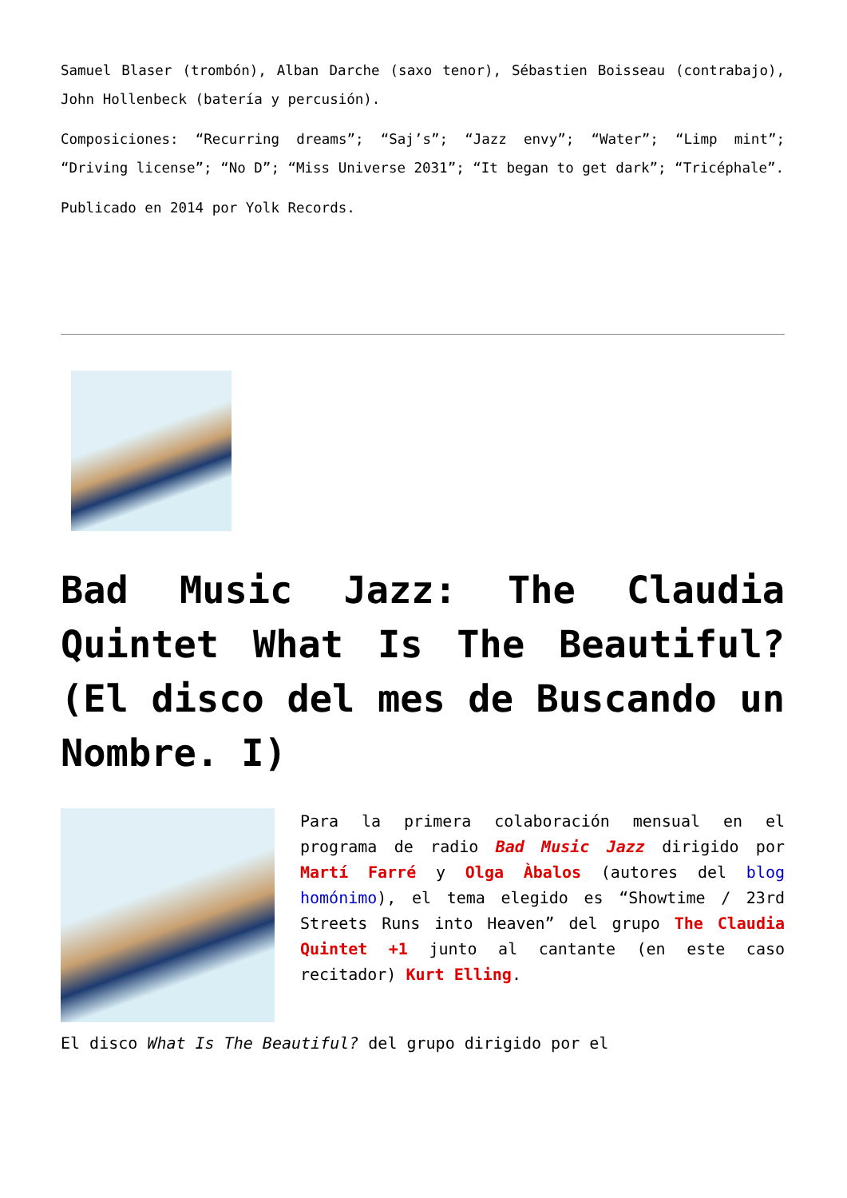Samuel Blaser (trombón), Alban Darche (saxo tenor), Sébastien Boisseau (contrabajo), John Hollenbeck (batería y percusión).
Composiciones: “Recurring dreams”; “Saj’s”; “Jazz envy”; “Water”; “Limp mint”; “Driving license”; “No D”; “Miss Universe 2031”; “It began to get dark”; “Tricéphale”.
Publicado en 2014 por Yolk Records.
Bad Music Jazz: The Claudia Quintet What Is The Beautiful? (El disco del mes de Buscando un Nombre. I)
Para la primera colaboración mensual en el programa de radio Bad Music Jazz dirigido por Martí Farré y Olga Àbalos (autores del blog homónimo), el tema elegido es “Showtime / 23rd Streets Runs into Heaven” del grupo The Claudia Quintet +1 junto al cantante (en este caso recitador) Kurt Elling.
El disco What Is The Beautiful? del grupo dirigido por el